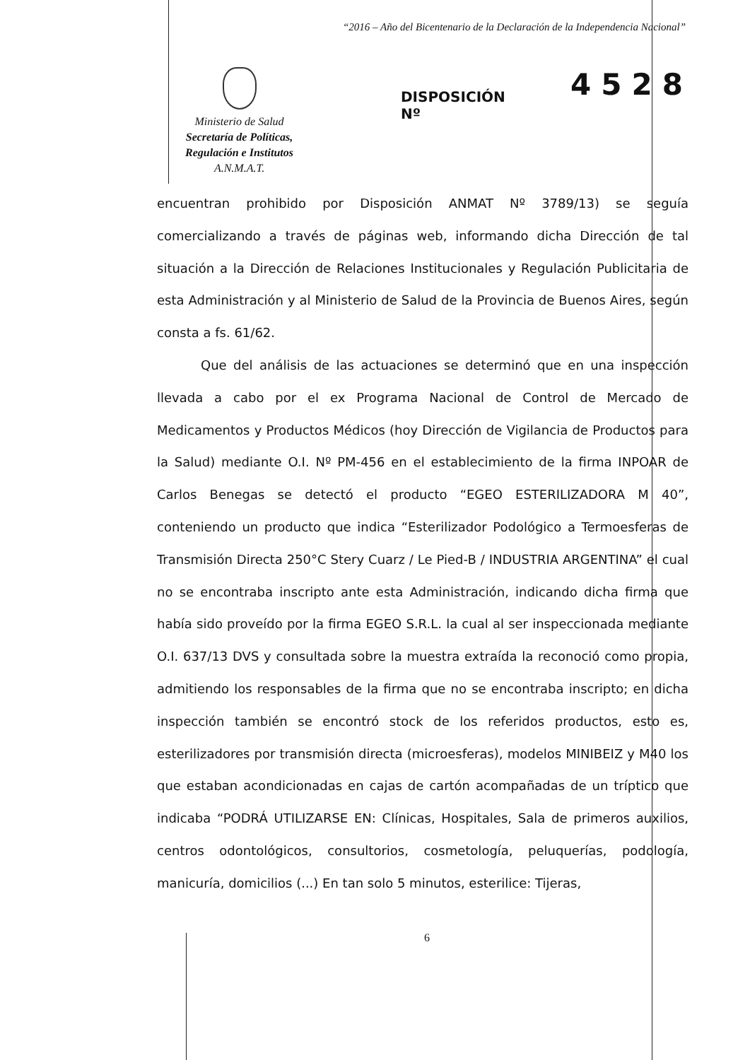“2016 – Año del Bicentenario de la Declaración de la Independencia Nacional”
Ministerio de Salud
Secretaría de Políticas,
Regulación e Institutos
A.N.M.A.T.
DISPOSICIÓN Nº
4528
encuentran prohibido por Disposición ANMAT Nº 3789/13) se seguía comercializando a través de páginas web, informando dicha Dirección de tal situación a la Dirección de Relaciones Institucionales y Regulación Publicitaria de esta Administración y al Ministerio de Salud de la Provincia de Buenos Aires, según consta a fs. 61/62.
Que del análisis de las actuaciones se determinó que en una inspección llevada a cabo por el ex Programa Nacional de Control de Mercado de Medicamentos y Productos Médicos (hoy Dirección de Vigilancia de Productos para la Salud) mediante O.I. Nº PM-456 en el establecimiento de la firma INPOAR de Carlos Benegas se detectó el producto “EGEO ESTERILIZADORA M 40”, conteniendo un producto que indica “Esterilizador Podológico a Termoesferas de Transmisión Directa 250°C Stery Cuarz / Le Pied-B / INDUSTRIA ARGENTINA” el cual no se encontraba inscripto ante esta Administración, indicando dicha firma que había sido proveído por la firma EGEO S.R.L. la cual al ser inspeccionada mediante O.I. 637/13 DVS y consultada sobre la muestra extraída la reconoció como propia, admitiendo los responsables de la firma que no se encontraba inscripto; en dicha inspección también se encontró stock de los referidos productos, esto es, esterilizadores por transmisión directa (microesferas), modelos MINIBEIZ y M40 los que estaban acondicionadas en cajas de cartón acompañadas de un tríptico que indicaba “PODRÁ UTILIZARSE EN: Clínicas, Hospitales, Sala de primeros auxilios, centros odontológicos, consultorios, cosmetología, peluquerías, podología, manicuría, domicilios (...) En tan solo 5 minutos, esterilice: Tijeras,
6